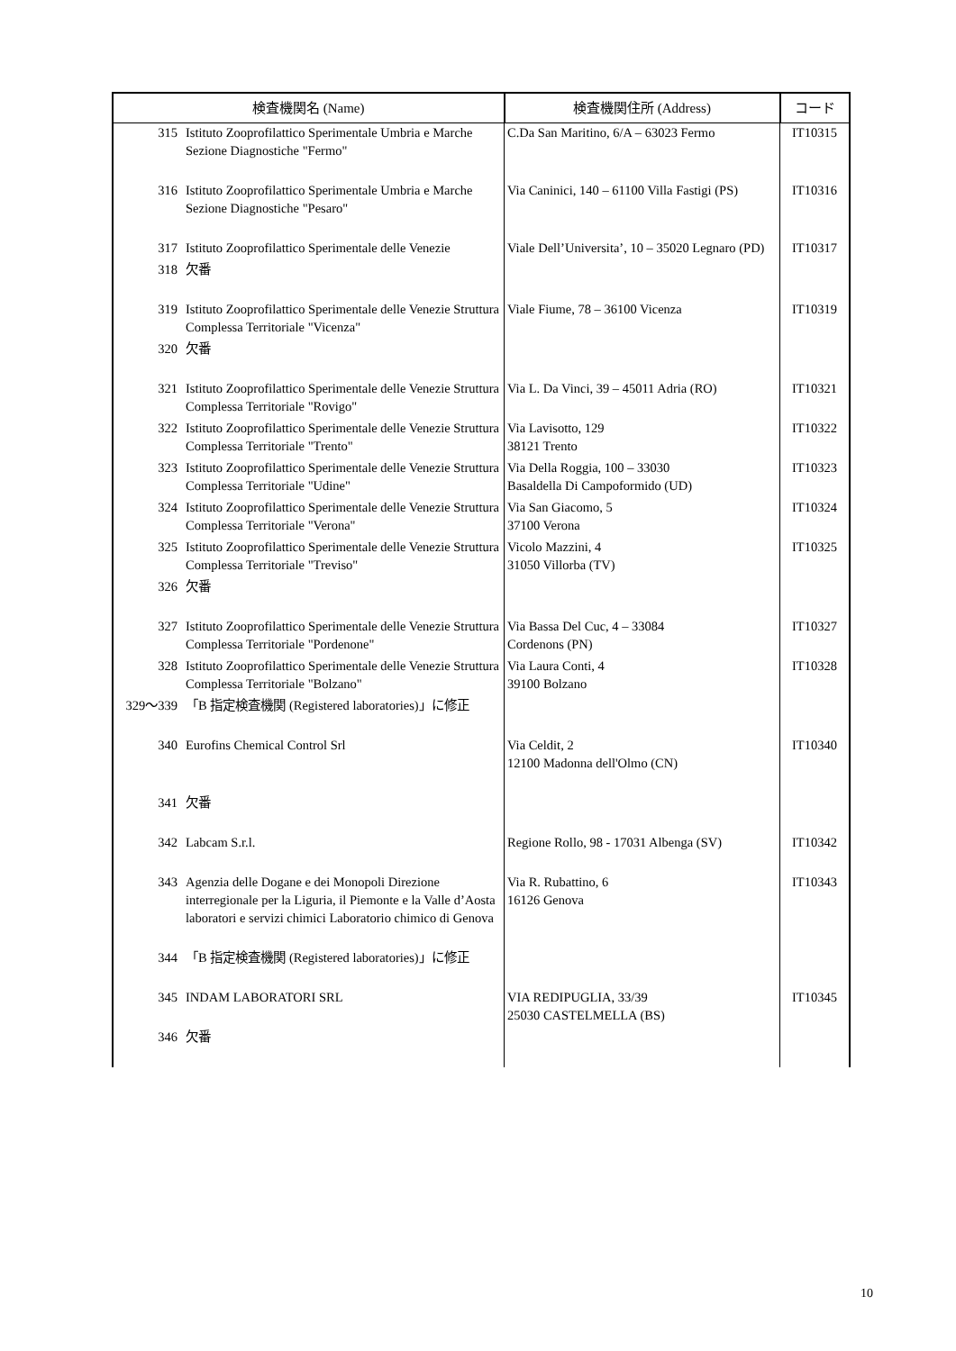| 検査機関名 (Name) | | 検査機関住所 (Address) | コード |
| --- | --- | --- | --- |
| 315 | Istituto Zooprofilattico Sperimentale Umbria e Marche Sezione Diagnostiche "Fermo" | C.Da San Maritino, 6/A – 63023 Fermo | IT10315 |
| 316 | Istituto Zooprofilattico Sperimentale Umbria e Marche Sezione Diagnostiche "Pesaro" | Via Caninici, 140 – 61100 Villa Fastigi (PS) | IT10316 |
| 317 | Istituto Zooprofilattico Sperimentale delle Venezie | Viale Dell’Universita’, 10 – 35020 Legnaro (PD) | IT10317 |
| 318 | 欠番 | | |
| 319 | Istituto Zooprofilattico Sperimentale delle Venezie Struttura Complessa Territoriale "Vicenza" | Viale Fiume, 78 – 36100 Vicenza | IT10319 |
| 320 | 欠番 | | |
| 321 | Istituto Zooprofilattico Sperimentale delle Venezie Struttura Complessa Territoriale "Rovigo" | Via L. Da Vinci, 39 – 45011 Adria (RO) | IT10321 |
| 322 | Istituto Zooprofilattico Sperimentale delle Venezie Struttura Complessa Territoriale "Trento" | Via Lavisotto, 129 38121 Trento | IT10322 |
| 323 | Istituto Zooprofilattico Sperimentale delle Venezie Struttura Complessa Territoriale "Udine" | Via Della Roggia, 100 – 33030 Basaldella Di Campoformido (UD) | IT10323 |
| 324 | Istituto Zooprofilattico Sperimentale delle Venezie Struttura Complessa Territoriale "Verona" | Via San Giacomo, 5 37100 Verona | IT10324 |
| 325 | Istituto Zooprofilattico Sperimentale delle Venezie Struttura Complessa Territoriale "Treviso" | Vicolo Mazzini, 4 31050 Villorba (TV) | IT10325 |
| 326 | 欠番 | | |
| 327 | Istituto Zooprofilattico Sperimentale delle Venezie Struttura Complessa Territoriale "Pordenone" | Via Bassa Del Cuc, 4 – 33084 Cordenons (PN) | IT10327 |
| 328 | Istituto Zooprofilattico Sperimentale delle Venezie Struttura Complessa Territoriale "Bolzano" | Via Laura Conti, 4 39100 Bolzano | IT10328 |
| 329～339 | 「B 指定検査機関 (Registered laboratories)」に修正 | | |
| 340 | Eurofins Chemical Control Srl | Via Celdit, 2 12100 Madonna dell'Olmo (CN) | IT10340 |
| 341 | 欠番 | | |
| 342 | Labcam S.r.l. | Regione Rollo, 98 - 17031 Albenga (SV) | IT10342 |
| 343 | Agenzia delle Dogane e dei Monopoli Direzione interregionale per la Liguria, il Piemonte e la Valle d’Aosta laboratori e servizi chimici Laboratorio chimico di Genova | Via R. Rubattino, 6 16126 Genova | IT10343 |
| 344 | 「B 指定検査機関 (Registered laboratories)」に修正 | | |
| 345 | INDAM LABORATORI SRL | VIA REDIPUGLIA, 33/39 25030 CASTELMELLA (BS) | IT10345 |
| 346 | 欠番 | | |
10